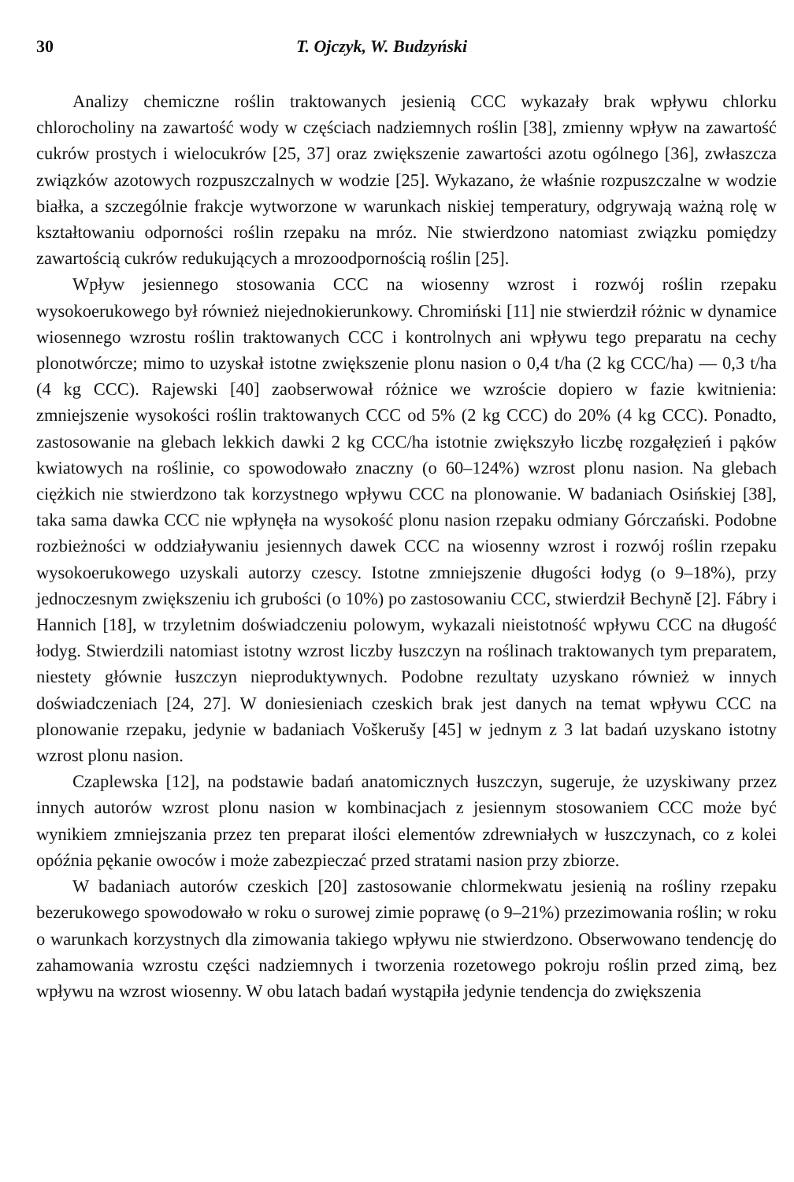30 T. Ojczyk, W. Budzyński
Analizy chemiczne roślin traktowanych jesienią CCC wykazały brak wpływu chlorku chlorocholiny na zawartość wody w częściach nadziemnych roślin [38], zmienny wpływ na zawartość cukrów prostych i wielocukrów [25, 37] oraz zwiększenie zawartości azotu ogólnego [36], zwłaszcza związków azotowych rozpuszczalnych w wodzie [25]. Wykazano, że właśnie rozpuszczalne w wodzie białka, a szczególnie frakcje wytworzone w warunkach niskiej temperatury, odgrywają ważną rolę w kształtowaniu odporności roślin rzepaku na mróz. Nie stwierdzono natomiast związku pomiędzy zawartością cukrów redukujących a mrozoodpornością roślin [25].
Wpływ jesiennego stosowania CCC na wiosenny wzrost i rozwój roślin rzepaku wysokoerukowego był również niejednokierunkowy. Chromiński [11] nie stwierdził różnic w dynamice wiosennego wzrostu roślin traktowanych CCC i kontrolnych ani wpływu tego preparatu na cechy plonotwórcze; mimo to uzyskał istotne zwiększenie plonu nasion o 0,4 t/ha (2 kg CCC/ha) — 0,3 t/ha (4 kg CCC). Rajewski [40] zaobserwował różnice we wzroście dopiero w fazie kwitnienia: zmniejszenie wysokości roślin traktowanych CCC od 5% (2 kg CCC) do 20% (4 kg CCC). Ponadto, zastosowanie na glebach lekkich dawki 2 kg CCC/ha istotnie zwiększyło liczbę rozgałęzień i pąków kwiatowych na roślinie, co spowodowało znaczny (o 60–124%) wzrost plonu nasion. Na glebach ciężkich nie stwierdzono tak korzystnego wpływu CCC na plonowanie. W badaniach Osińskiej [38], taka sama dawka CCC nie wpłynęła na wysokość plonu nasion rzepaku odmiany Górczański. Podobne rozbieżności w oddziaływaniu jesiennych dawek CCC na wiosenny wzrost i rozwój roślin rzepaku wysokoerukowego uzyskali autorzy czescy. Istotne zmniejszenie długości łodyg (o 9–18%), przy jednoczesnym zwiększeniu ich grubości (o 10%) po zastosowaniu CCC, stwierdził Bechyně [2]. Fábry i Hannich [18], w trzyletnim doświadczeniu polowym, wykazali nieistotność wpływu CCC na długość łodyg. Stwierdzili natomiast istotny wzrost liczby łuszczyn na roślinach traktowanych tym preparatem, niestety głównie łuszczyn nieproduktywnych. Podobne rezultaty uzyskano również w innych doświadczeniach [24, 27]. W doniesieniach czeskich brak jest danych na temat wpływu CCC na plonowanie rzepaku, jedynie w badaniach Voškerušy [45] w jednym z 3 lat badań uzyskano istotny wzrost plonu nasion.
Czaplewska [12], na podstawie badań anatomicznych łuszczyn, sugeruje, że uzyskiwany przez innych autorów wzrost plonu nasion w kombinacjach z jesiennym stosowaniem CCC może być wynikiem zmniejszania przez ten preparat ilości elementów zdrewniałych w łuszczynach, co z kolei opóźnia pękanie owoców i może zabezpieczać przed stratami nasion przy zbiorze.
W badaniach autorów czeskich [20] zastosowanie chlormekwatu jesienią na rośliny rzepaku bezerukowego spowodowało w roku o surowej zimie poprawę (o 9–21%) przezimowania roślin; w roku o warunkach korzystnych dla zimowania takiego wpływu nie stwierdzono. Obserwowano tendencję do zahamowania wzrostu części nadziemnych i tworzenia rozetowego pokroju roślin przed zimą, bez wpływu na wzrost wiosenny. W obu latach badań wystąpiła jedynie tendencja do zwiększenia